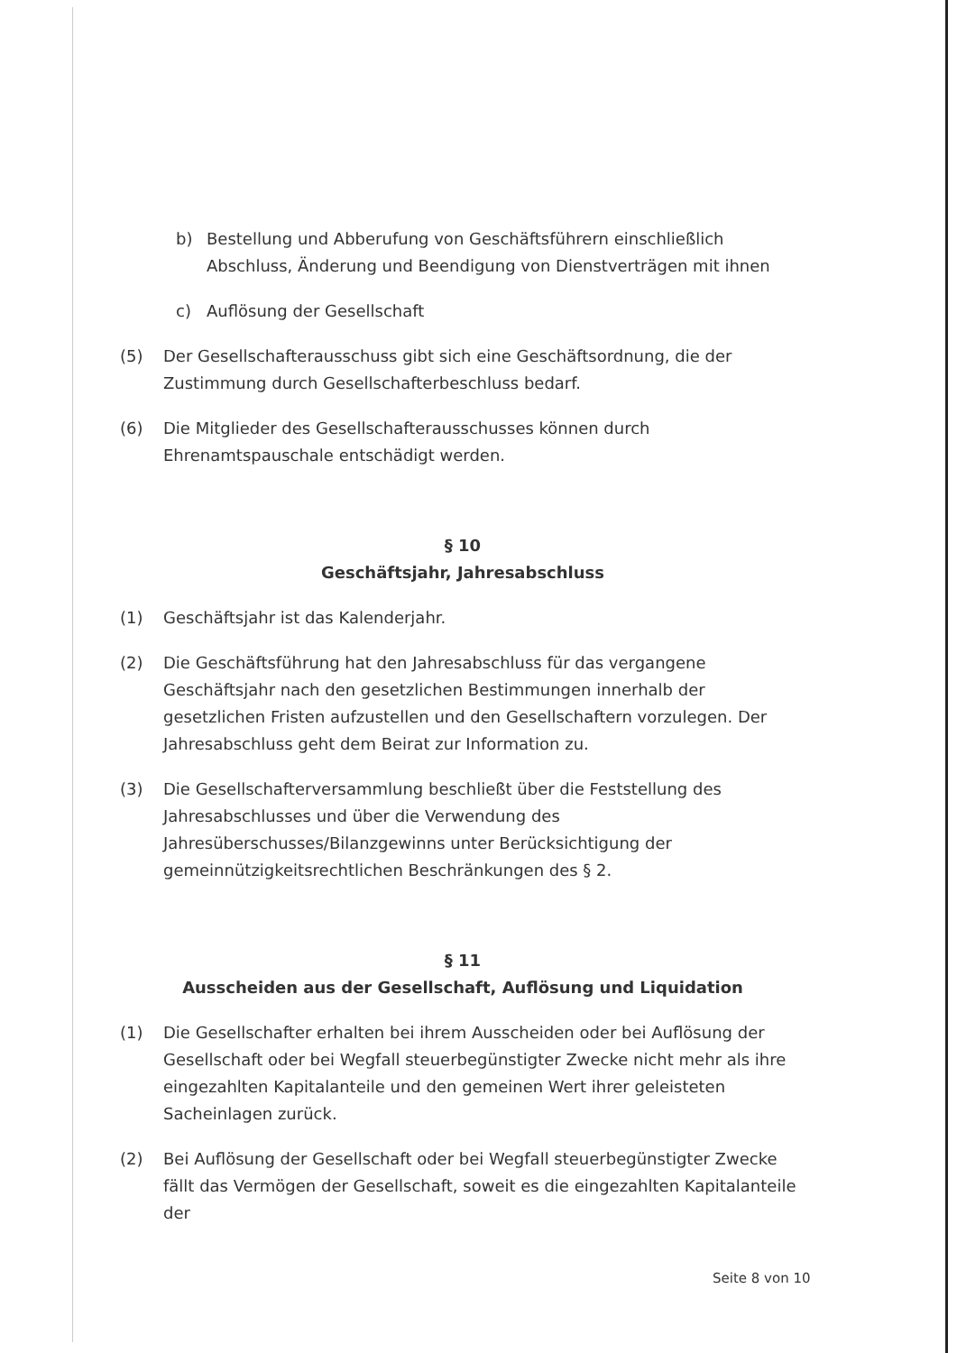b) Bestellung und Abberufung von Geschäftsführern einschließlich Abschluss, Änderung und Beendigung von Dienstverträgen mit ihnen
c) Auflösung der Gesellschaft
(5) Der Gesellschafterausschuss gibt sich eine Geschäftsordnung, die der Zustimmung durch Gesellschafterbeschluss bedarf.
(6) Die Mitglieder des Gesellschafterausschusses können durch Ehrenamtspauschale entschädigt werden.
§ 10
Geschäftsjahr, Jahresabschluss
(1) Geschäftsjahr ist das Kalenderjahr.
(2) Die Geschäftsführung hat den Jahresabschluss für das vergangene Geschäftsjahr nach den gesetzlichen Bestimmungen innerhalb der gesetzlichen Fristen aufzustellen und den Gesellschaftern vorzulegen. Der Jahresabschluss geht dem Beirat zur Information zu.
(3) Die Gesellschafterversammlung beschließt über die Feststellung des Jahresabschlusses und über die Verwendung des Jahresüberschusses/Bilanzgewinns unter Berücksichtigung der gemeinnützigkeitsrechtlichen Beschränkungen des § 2.
§ 11
Ausscheiden aus der Gesellschaft, Auflösung und Liquidation
(1) Die Gesellschafter erhalten bei ihrem Ausscheiden oder bei Auflösung der Gesellschaft oder bei Wegfall steuerbegünstigter Zwecke nicht mehr als ihre eingezahlten Kapitalanteile und den gemeinen Wert ihrer geleisteten Sacheinlagen zurück.
(2) Bei Auflösung der Gesellschaft oder bei Wegfall steuerbegünstigter Zwecke fällt das Vermögen der Gesellschaft, soweit es die eingezahlten Kapitalanteile der
Seite 8 von 10